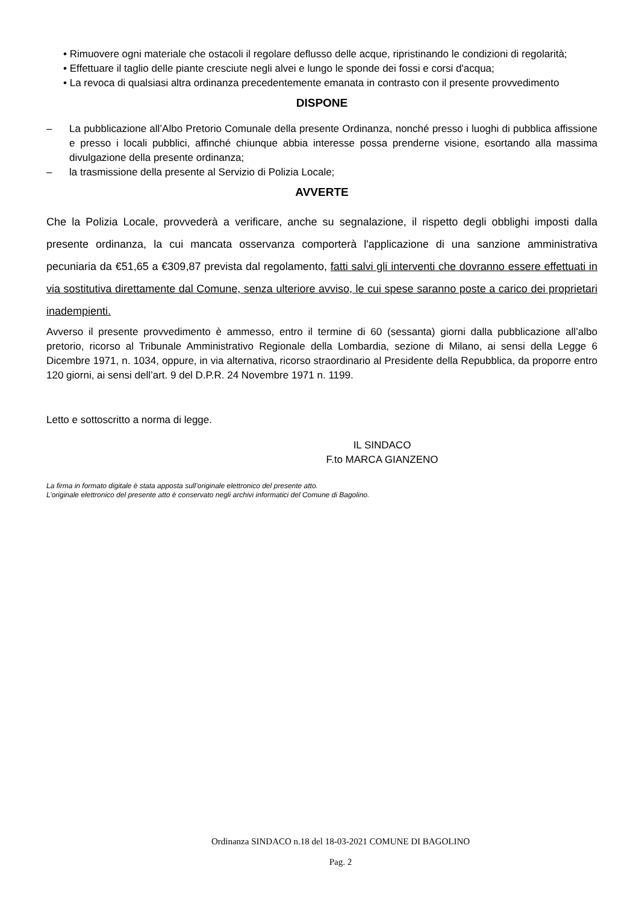• Rimuovere ogni materiale che ostacoli il regolare deflusso delle acque, ripristinando le condizioni di regolarità;
• Effettuare il taglio delle piante cresciute negli alvei e lungo le sponde dei fossi e corsi d'acqua;
• La revoca di qualsiasi altra ordinanza precedentemente emanata in contrasto con il presente provvedimento
DISPONE
– La pubblicazione all’Albo Pretorio Comunale della presente Ordinanza, nonché presso i luoghi di pubblica affissione e presso i locali pubblici, affinché chiunque abbia interesse possa prenderne visione, esortando alla massima divulgazione della presente ordinanza;
– la trasmissione della presente al Servizio di Polizia Locale;
AVVERTE
Che la Polizia Locale, provvederà a verificare, anche su segnalazione, il rispetto degli obblighi imposti dalla presente ordinanza, la cui mancata osservanza comporterà l'applicazione di una sanzione amministrativa pecuniaria da €51,65 a €309,87 prevista dal regolamento, fatti salvi gli interventi che dovranno essere effettuati in via sostitutiva direttamente dal Comune, senza ulteriore avviso, le cui spese saranno poste a carico dei proprietari inadempienti.
Avverso il presente provvedimento è ammesso, entro il termine di 60 (sessanta) giorni dalla pubblicazione all’albo pretorio, ricorso al Tribunale Amministrativo Regionale della Lombardia, sezione di Milano, ai sensi della Legge 6 Dicembre 1971, n. 1034, oppure, in via alternativa, ricorso straordinario al Presidente della Repubblica, da proporre entro 120 giorni, ai sensi dell’art. 9 del D.P.R. 24 Novembre 1971 n. 1199.
Letto e sottoscritto a norma di legge.
IL SINDACO
F.to MARCA GIANZENO
La firma in formato digitale è stata apposta sull’originale elettronico del presente atto.
L’originale elettronico del presente atto è conservato negli archivi informatici del Comune di Bagolino.
Ordinanza SINDACO n.18 del 18-03-2021 COMUNE DI BAGOLINO
Pag. 2